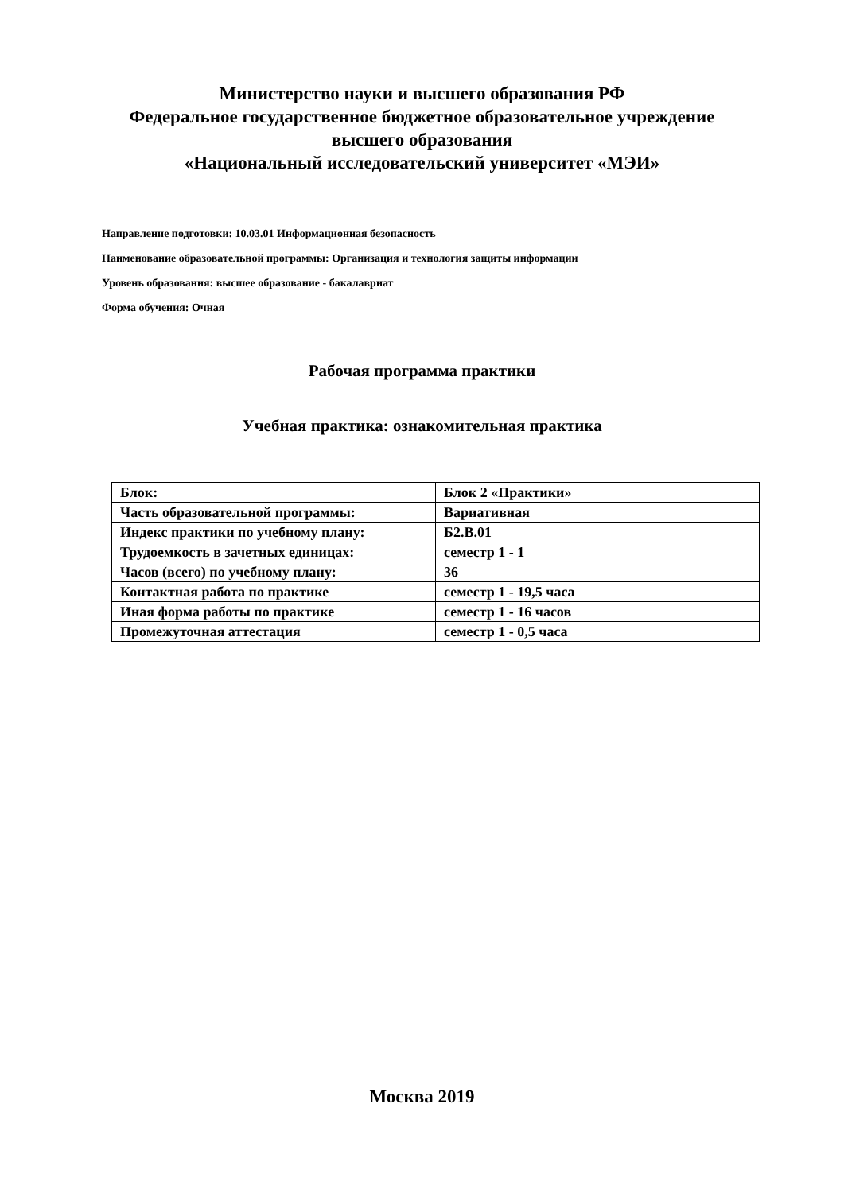Министерство науки и высшего образования РФ
Федеральное государственное бюджетное образовательное учреждение
высшего образования
«Национальный исследовательский университет «МЭИ»
Направление подготовки: 10.03.01 Информационная безопасность
Наименование образовательной программы: Организация и технология защиты информации
Уровень образования: высшее образование - бакалавриат
Форма обучения: Очная
Рабочая программа практики
Учебная практика: ознакомительная практика
| Блок: | Блок 2 «Практики» |
| Часть образовательной программы: | Вариативная |
| Индекс практики по учебному плану: | Б2.В.01 |
| Трудоемкость в зачетных единицах: | семестр 1 - 1 |
| Часов (всего) по учебному плану: | 36 |
| Контактная работа по практике | семестр 1 - 19,5 часа |
| Иная форма работы по практике | семестр 1 - 16 часов |
| Промежуточная аттестация | семестр 1 - 0,5 часа |
Москва 2019